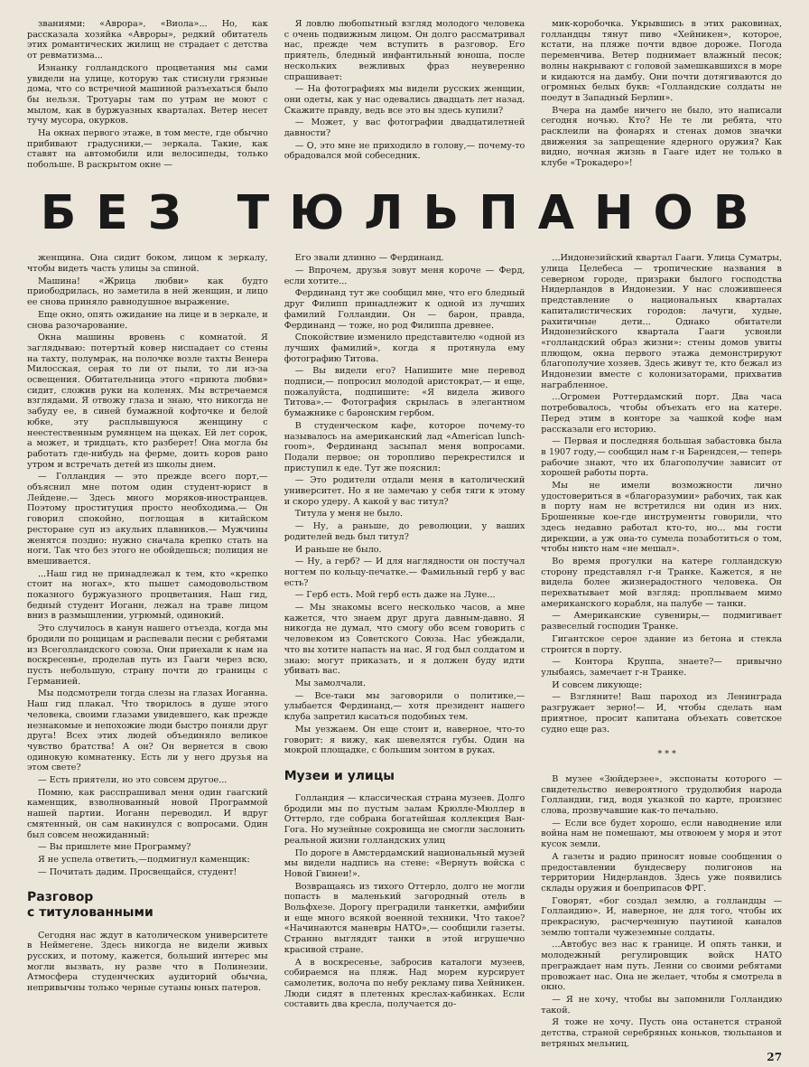званиями: «Аврора», «Виола»... Но, как рассказала хозяйка «Авроры», редкий обитатель этих романтических жилищ не страдает с детства от ревматизма...
Изнанку голландского процветания мы сами увидели на улице, которую так стиснули грязные дома, что со встречной машиной разъехаться было бы нельзя. Тротуары там по утрам не моют с мылом, как в буржуазных кварталах. Ветер несет тучу мусора, окурков.
На окнах первого этаже, в том месте, где обычно прибивают градусники,— зеркала. Такие, как ставят на автомобили или велосипеды, только побольше. В раскрытом окне —
Я ловлю любопытный взгляд молодого человека с очень подвижным лицом. Он долго рассматривал нас, прежде чем вступить в разговор. Его приятель, бледный инфантильный юноша, после нескольких вежливых фраз неуверенно спрашивает:
— На фотографиях мы видели русских женщин, они одеты, как у нас одевались двадцать лет назад. Скажите правду, ведь все это вы здесь купили?
— Может, у вас фотографии двадцатилетней давности?
— О, это мне не приходило в голову,— почему-то обрадовался мой собеседник.
мик-коробочка. Укрывшись в этих раковинах, голландцы тянут пиво «Хейникен», которое, кстати, на пляже почти вдвое дороже. Погода переменчива. Ветер поднимает влажный песок; волны накрывают с головой замешкавшихся в море и кидаются на дамбу. Они почти дотягиваются до огромных белых букв: «Голландские солдаты не поедут в Западный Берлин».
Вчера на дамбе ничего не было, это написали сегодня ночью. Кто? Не те ли ребята, что расклеили на фонарях и стенах домов значки движения за запрещение ядерного оружия? Как видно, ночная жизнь в Гааге идет не только в клубе «Трокадеро»!
БЕЗ ТЮЛЬПАНОВ
женщина. Она сидит боком, лицом к зеркалу, чтобы видеть часть улицы за спиной.
Машина! «Жрица любви» как будто приободрилась, но заметила в ней женщин, и лицо ее снова приняло равнодушное выражение.
Еще окно, опять ожидание на лице и в зеркале, и снова разочарование.
Окна машины вровень с комнатой. Я заглядываю: потертый ковер ниспадает со стены на тахту, полумрак, на полочке возле тахты Венера Милосская, серая то ли от пыли, то ли из-за освещения. Обитательница этого «приюта любви» сидит, сложив руки на коленях. Мы встречаемся взглядами. Я отвожу глаза и знаю, что никогда не забуду ее, в синей бумажной кофточке и белой юбке, эту расплывшуюся женщину с неестественным румянцем на щеках. Ей лет сорок, а может, и тридцать, кто разберет! Она могла бы работать где-нибудь на ферме, доить коров рано утром и встречать детей из школы днем.
— Голландия — это прежде всего порт,— объяснил мне потом один студент-юрист в Лейдене.— Здесь много моряков-иностранцев. Поэтому проституция просто необходима.— Он говорил спокойно, поглощая в китайском ресторане суп из акульих плавников.— Мужчины женятся поздно: нужно сначала крепко стать на ноги. Так что без этого не обойдешься; полиция не вмешивается.
...Наш гид не принадлежал к тем, кто «крепко стоит на ногах», кто пышет самодовольством показного буржуазного процветания. Наш гид, бедный студент Иоганн, лежал на траве лицом вниз в размышлении, угрюмый, одинокий.
Это случилось в канун нашего отъезда, когда мы бродили по рощицам и распевали песни с ребятами из Всеголландского союза. Они приехали к нам на воскресенье, проделав путь из Гааги через всю, пусть небольшую, страну почти до границы с Германией.
Мы подсмотрели тогда слезы на глазах Иоганна. Наш гид плакал. Что творилось в душе этого человека, своими глазами увидевшего, как прежде незнакомые и непохожие люди быстро поняли друг друга! Всех этих людей объединяло великое чувство братства! А он? Он вернется в свою одинокую комнатенку. Есть ли у него друзья на этом свете?
— Есть приятели, но это совсем другое...
Помню, как расспрашивал меня один гаагский каменщик, взволнованный новой Программой нашей партии. Иоганн переводил. И вдруг смятенный, он сам накинулся с вопросами. Один был совсем неожиданный:
— Вы пришлете мне Программу?
Я не успела ответить,—подмигнул каменщик:
— Почитать дадим. Просвещайся, студент!
Разговор
с титулованными
Сегодня нас ждут в католическом университете в Неймегене. Здесь никогда не видели живых русских, и потому, кажется, больший интерес мы могли вызвать, ну разве что в Полинезии. Атмосфера студенческих аудиторий обычна, непривычны только черные сутаны юных патеров.
Его звали длинно — Фердинанд.
— Впрочем, друзья зовут меня короче — Ферд, если хотите...
Фердинанд тут же сообщил мне, что его бледный друг Филипп принадлежит к одной из лучших фамилий Голландии. Он — барон, правда, Фердинанд — тоже, но род Филиппа древнее.
Спокойствие изменило представителю «одной из лучших фамилий», когда я протянула ему фотографию Титова.
— Вы видели его? Напишите мне перевод подписи,— попросил молодой аристократ,— и еще, пожалуйста, подпишите: «Я видела живого Титова».— Фотография скрылась в элегантном бумажнике с баронским гербом.
В студенческом кафе, которое почему-то называлось на американский лад «American lunch-room», Фердинанд засыпал меня вопросами. Подали первое; он торопливо перекрестился и приступил к еде. Тут же пояснил:
— Это родители отдали меня в католический университет. Но я не замечаю у себя тяги к этому и скоро удеру. А какой у вас титул?
Титула у меня не было.
— Ну, а раньше, до революции, у ваших родителей ведь был титул?
И раньше не было.
— Ну, а герб? — И для наглядности он постучал ногтем по кольцу-печатке.— Фамильный герб у вас есть?
— Герб есть. Мой герб есть даже на Луне...
— Мы знакомы всего несколько часов, а мне кажется, что знаем друг друга давным-давно. Я никогда не думал, что смогу обо всем говорить с человеком из Советского Союза. Нас убеждали, что вы хотите напасть на нас. Я год был солдатом и знаю: могут приказать, и я должен буду идти убивать вас.
Мы замолчали.
— Все-таки мы заговорили о политике,— улыбается Фердинанд,— хотя президент нашего клуба запретил касаться подобных тем.
Мы уезжаем. Он еще стоит и, наверное, что-то говорит: я вижу, как шевелятся губы. Один на мокрой площадке, с большим зонтом в руках.
Музеи и улицы
Голландия — классическая страна музеев. Долго бродили мы по пустым залам Крюлле-Мюллер в Оттерло, где собрана богатейшая коллекция Ван-Гога. Но музейные сокровища не смогли заслонить реальной жизни голландских улиц
По дороге в Амстердамский национальный музей мы видели надпись на стене: «Вернуть войска с Новой Гвинеи!».
Возвращаясь из тихого Оттерло, долго не могли попасть в маленький загородный отель в Вольфхезе. Дорогу преградили танкетки, амфибии и еще много всякой военной техники. Что такое? «Начинаются маневры НАТО»,— сообщили газеты. Странно выглядят танки в этой игрушечно красивой стране.
А в воскресенье, забросив каталоги музеев, собираемся на пляж. Над морем курсирует самолетик, волоча по небу рекламу пива Хейникен. Люди сидят в плетеных креслах-кабинках. Если составить два кресла, получается до-
...Индонезийский квартал Гааги. Улица Суматры, улица Целебеса — тропические названия в северном городе, призраки былого господства Нидерландов в Индонезии. У нас сложившееся представление о национальных кварталах капиталистических городов: лачуги, худые, рахитичные дети... Однако обитатели Индонезийского квартала Гааги усвоили «голландский образ жизни»: стены домов увиты плющом, окна первого этажа демонстрируют благополучие хозяев. Здесь живут те, кто бежал из Индонезии вместе с колонизаторами, прихватив награбленное.
...Огромен Роттердамский порт. Два часа потребовалось, чтобы объехать его на катере. Перед этим в конторе за чашкой кофе нам рассказали его историю.
— Первая и последняя большая забастовка была в 1907 году,— сообщил нам г-н Барендсен,— теперь рабочие знают, что их благополучие зависит от хорошей работы порта.
Мы не имели возможности лично удостовериться в «благоразумии» рабочих, так как в порту нам не встретился ни один из них. Брошенные кое-где инструменты говорили, что здесь недавно работал кто-то, но... мы гости дирекции, а уж она-то сумела позаботиться о том, чтобы никто нам «не мешал».
Во время прогулки на катере голландскую сторону представлял г-н Транке. Кажется, я не видела более жизнерадостного человека. Он перехватывает мой взгляд: проплываем мимо американского корабля, на палубе — танки.
— Американские сувениры,— подмигивает развеселый господин Транке.
Гигантское серое здание из бетона и стекла строится в порту.
— Контора Круппа, знаете?— привычно улыбаясь, замечает г-н Транке.
И совсем ликующе:
— Взгляните! Ваш пароход из Ленинграда разгружает зерно!— И, чтобы сделать нам приятное, просит капитана объехать советское судно еще раз.
* * *
В музее «Зюйдерзее», экспонаты которого — свидетельство невероятного трудолюбия народа Голландии, гид, водя указкой по карте, произнес слова, прозвучавшие как-то печально.
— Если все будет хорошо, если наводнение или война нам не помешают, мы отвоюем у моря и этот кусок земли.
А газеты и радио приносят новые сообщения о предоставлении бундесверу полигонов на территории Нидерландов. Здесь уже появились склады оружия и боеприпасов ФРГ.
Говорят, «бог создал землю, а голландцы — Голландию». И, наверное, не для того, чтобы их прекрасную, расчерченную паутиной каналов землю топтали чужеземные солдаты.
...Автобус вез нас к границе. И опять танки, и молодежный регулировщик войск НАТО преграждает нам путь. Ленни со своими ребятами провожает нас. Она не желает, чтобы я смотрела в окно.
— Я не хочу, чтобы вы запомнили Голландию такой.
Я тоже не хочу. Пусть она останется страной детства, страной серебряных коньков, тюльпанов и ветряных мельниц.
27